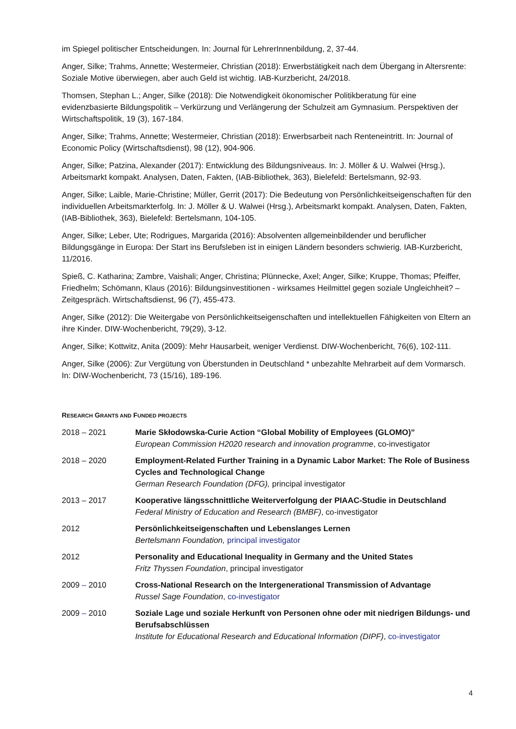im Spiegel politischer Entscheidungen. In: Journal für LehrerInnenbildung, 2, 37-44.
Anger, Silke; Trahms, Annette; Westermeier, Christian (2018): Erwerbstätigkeit nach dem Übergang in Altersrente: Soziale Motive überwiegen, aber auch Geld ist wichtig. IAB-Kurzbericht, 24/2018.
Thomsen, Stephan L.; Anger, Silke (2018): Die Notwendigkeit ökonomischer Politikberatung für eine evidenzbasierte Bildungspolitik – Verkürzung und Verlängerung der Schulzeit am Gymnasium. Perspektiven der Wirtschaftspolitik, 19 (3), 167-184.
Anger, Silke; Trahms, Annette; Westermeier, Christian (2018): Erwerbsarbeit nach Renteneintritt. In: Journal of Economic Policy (Wirtschaftsdienst), 98 (12), 904-906.
Anger, Silke; Patzina, Alexander (2017): Entwicklung des Bildungsniveaus. In: J. Möller & U. Walwei (Hrsg.), Arbeitsmarkt kompakt. Analysen, Daten, Fakten, (IAB-Bibliothek, 363), Bielefeld: Bertelsmann, 92-93.
Anger, Silke; Laible, Marie-Christine; Müller, Gerrit (2017): Die Bedeutung von Persönlichkeitseigenschaften für den individuellen Arbeitsmarkterfolg. In: J. Möller & U. Walwei (Hrsg.), Arbeitsmarkt kompakt. Analysen, Daten, Fakten, (IAB-Bibliothek, 363), Bielefeld: Bertelsmann, 104-105.
Anger, Silke; Leber, Ute; Rodrigues, Margarida (2016): Absolventen allgemeinbildender und beruflicher Bildungsgänge in Europa: Der Start ins Berufsleben ist in einigen Ländern besonders schwierig. IAB-Kurzbericht, 11/2016.
Spieß, C. Katharina; Zambre, Vaishali; Anger, Christina; Plünnecke, Axel; Anger, Silke; Kruppe, Thomas; Pfeiffer, Friedhelm; Schömann, Klaus (2016): Bildungsinvestitionen - wirksames Heilmittel gegen soziale Ungleichheit? – Zeitgespräch. Wirtschaftsdienst, 96 (7), 455-473.
Anger, Silke (2012): Die Weitergabe von Persönlichkeitseigenschaften und intellektuellen Fähigkeiten von Eltern an ihre Kinder. DIW-Wochenbericht, 79(29), 3-12.
Anger, Silke; Kottwitz, Anita (2009): Mehr Hausarbeit, weniger Verdienst. DIW-Wochenbericht, 76(6), 102-111.
Anger, Silke (2006): Zur Vergütung von Überstunden in Deutschland * unbezahlte Mehrarbeit auf dem Vormarsch. In: DIW-Wochenbericht, 73 (15/16), 189-196.
RESEARCH GRANTS AND FUNDED PROJECTS
2018 – 2021 Marie Skłodowska-Curie Action “Global Mobility of Employees (GLOMO)”
European Commission H2020 research and innovation programme, co-investigator
2018 – 2020 Employment-Related Further Training in a Dynamic Labor Market: The Role of Business Cycles and Technological Change
German Research Foundation (DFG), principal investigator
2013 – 2017 Kooperative längsschnittliche Weiterverfolgung der PIAAC-Studie in Deutschland
Federal Ministry of Education and Research (BMBF), co-investigator
2012 Persönlichkeitseigenschaften und Lebenslanges Lernen
Bertelsmann Foundation, principal investigator
2012 Personality and Educational Inequality in Germany and the United States
Fritz Thyssen Foundation, principal investigator
2009 – 2010 Cross-National Research on the Intergenerational Transmission of Advantage
Russel Sage Foundation, co-investigator
2009 – 2010 Soziale Lage und soziale Herkunft von Personen ohne oder mit niedrigen Bildungs- und Berufsabschlüssen
Institute for Educational Research and Educational Information (DIPF), co-investigator
4